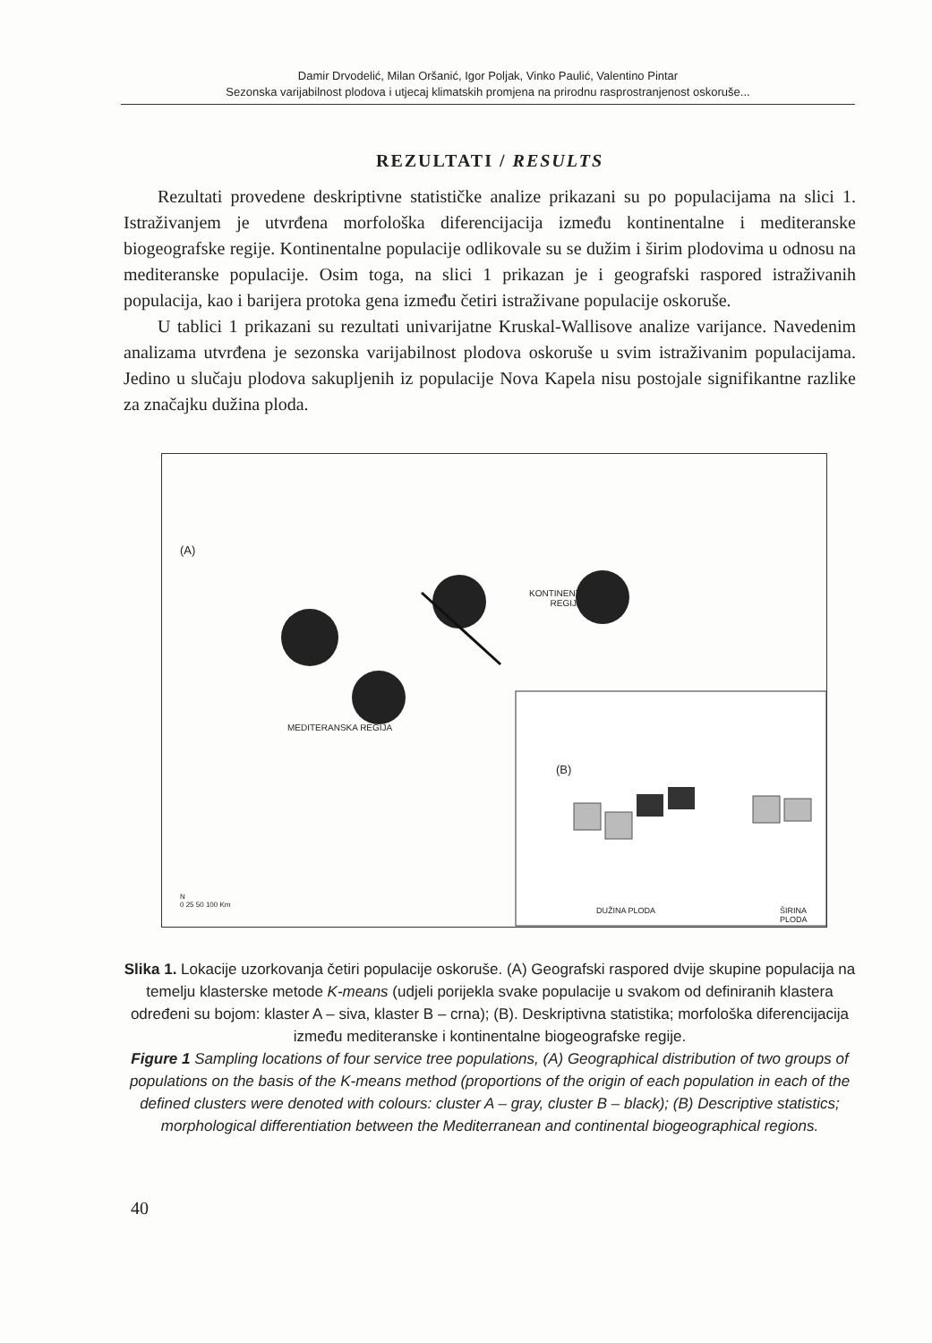Damir Drvodelić, Milan Oršanić, Igor Poljak, Vinko Paulić, Valentino Pintar
Sezonska varijabilnost plodova i utjecaj klimatskih promjena na prirodnu rasprostranjenost oskoruše...
REZULTATI / RESULTS
Rezultati provedene deskriptivne statističke analize prikazani su po populacijama na slici 1. Istraživanjem je utvrđena morfološka diferencijacija između kontinentalne i mediteranske biogeografske regije. Kontinentalne populacije odlikovale su se dužim i širim plodovima u odnosu na mediteranske populacije. Osim toga, na slici 1 prikazan je i geografski raspored istraživanih populacija, kao i barijera protoka gena između četiri istraživane populacije oskoruše.
U tablici 1 prikazani su rezultati univarijatne Kruskal-Wallisove analize varijance. Navedenim analizama utvrđena je sezonska varijabilnost plodova oskoruše u svim istraživanim populacijama. Jedino u slučaju plodova sakupljenih iz populacije Nova Kapela nisu postojale signifikantne razlike za značajku dužina ploda.
(A)
KONTINENTALNA
REGIJA
MEDITERANSKA REGIJA
(B)
DUŽINA PLODA ŠIRINA PLODA
N
0 25 50 100 Km
Slika 1. Lokacije uzorkovanja četiri populacije oskoruše. (A) Geografski raspored dvije skupine populacija na temelju klasterske metode K-means (udjeli porijekla svake populacije u svakom od definiranih klastera određeni su bojom: klaster A – siva, klaster B – crna); (B). Deskriptivna statistika; morfološka diferencijacija između mediteranske i kontinentalne biogeografske regije.
Figure 1 Sampling locations of four service tree populations, (A) Geographical distribution of two groups of populations on the basis of the K-means method (proportions of the origin of each population in each of the defined clusters were denoted with colours: cluster A – gray, cluster B – black); (B) Descriptive statistics; morphological differentiation between the Mediterranean and continental biogeographical regions.
40